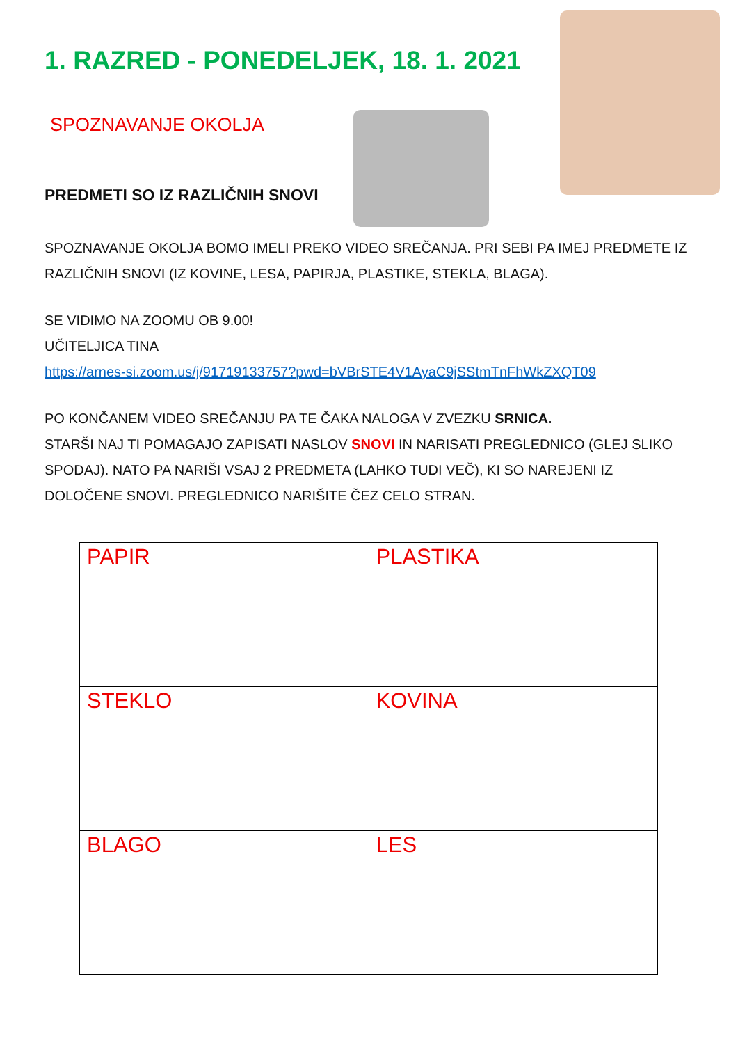1. RAZRED - PONEDELJEK, 18. 1. 2021
SPOZNAVANJE OKOLJA
PREDMETI SO IZ RAZLIČNIH SNOVI
SPOZNAVANJE OKOLJA BOMO IMELI PREKO VIDEO SREČANJA. PRI SEBI PA IMEJ PREDMETE IZ RAZLIČNIH SNOVI (IZ KOVINE, LESA, PAPIRJA, PLASTIKE, STEKLA, BLAGA).
SE VIDIMO NA ZOOMU OB 9.00!
UČITELJICA TINA
https://arnes-si.zoom.us/j/91719133757?pwd=bVBrSTE4V1AyaC9jSStmTnFhWkZXQT09
PO KONČANEM VIDEO SREČANJU PA TE ČAKA NALOGA V ZVEZKU SRNICA.
STARŠI NAJ TI POMAGAJO ZAPISATI NASLOV SNOVI IN NARISATI PREGLEDNICO (GLEJ SLIKO SPODAJ). NATO PA NARIŠI VSAJ 2 PREDMETA (LAHKO TUDI VEČ), KI SO NAREJENI IZ DOLOČENE SNOVI. PREGLEDNICO NARIŠITE ČEZ CELO STRAN.
| PAPIR | PLASTIKA |
| STEKLO | KOVINA |
| BLAGO | LES |